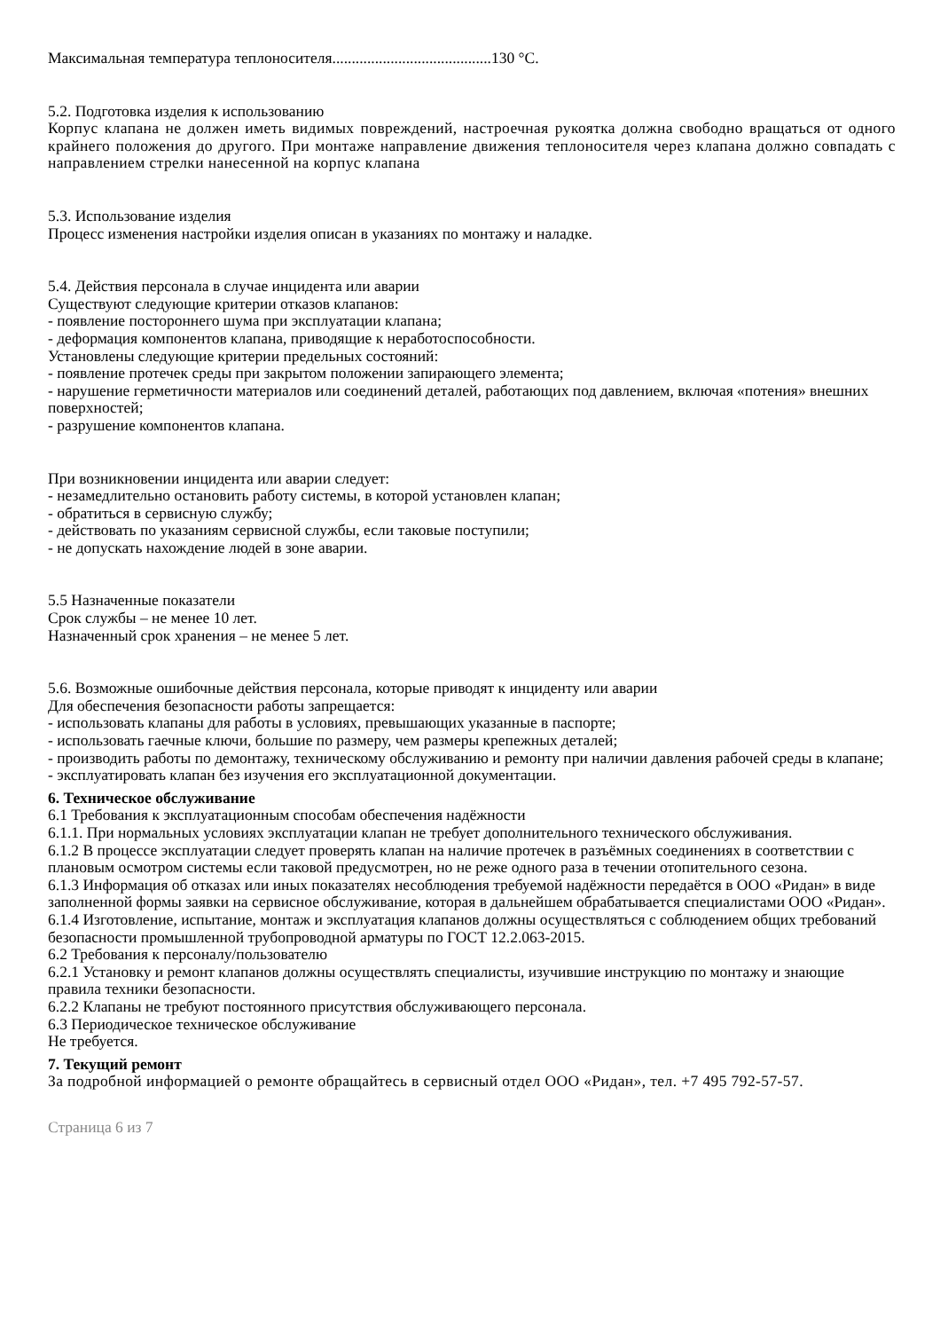Максимальная температура теплоносителя.........................................130 °С.
5.2. Подготовка изделия к использованию
Корпус клапана не должен иметь видимых повреждений, настроечная рукоятка должна свободно вращаться от одного крайнего положения до другого. При монтаже направление движения теплоносителя через клапана должно совпадать с направлением стрелки нанесенной на корпус клапана
5.3. Использование изделия
Процесс изменения настройки изделия описан в указаниях по монтажу и наладке.
5.4. Действия персонала в случае инцидента или аварии
Существуют следующие критерии отказов клапанов:
- появление постороннего шума при эксплуатации клапана;
- деформация компонентов клапана, приводящие к неработоспособности.
Установлены следующие критерии предельных состояний:
- появление протечек среды при закрытом положении запирающего элемента;
- нарушение герметичности материалов или соединений деталей, работающих под давлением, включая «потения» внешних поверхностей;
- разрушение компонентов клапана.
При возникновении инцидента или аварии следует:
- незамедлительно остановить работу системы, в которой установлен клапан;
- обратиться в сервисную службу;
- действовать по указаниям сервисной службы, если таковые поступили;
- не допускать нахождение людей в зоне аварии.
5.5 Назначенные показатели
Срок службы – не менее 10 лет.
Назначенный срок хранения – не менее 5 лет.
5.6. Возможные ошибочные действия персонала, которые приводят к инциденту или аварии
Для обеспечения безопасности работы запрещается:
- использовать клапаны для работы в условиях, превышающих указанные в паспорте;
- использовать гаечные ключи, большие по размеру, чем размеры крепежных деталей;
- производить работы по демонтажу, техническому обслуживанию и ремонту при наличии давления рабочей среды в клапане;
- эксплуатировать клапан без изучения его эксплуатационной документации.
6. Техническое обслуживание
6.1 Требования к эксплуатационным способам обеспечения надёжности
6.1.1. При нормальных условиях эксплуатации клапан не требует дополнительного технического обслуживания.
6.1.2 В процессе эксплуатации следует проверять клапан на наличие протечек в разъёмных соединениях в соответствии с плановым осмотром системы если таковой предусмотрен, но не реже одного раза в течении отопительного сезона.
6.1.3 Информация об отказах или иных показателях несоблюдения требуемой надёжности передаётся в ООО «Ридан» в виде заполненной формы заявки на сервисное обслуживание, которая в дальнейшем обрабатывается специалистами ООО «Ридан».
6.1.4 Изготовление, испытание, монтаж и эксплуатация клапанов должны осуществляться с соблюдением общих требований безопасности промышленной трубопроводной арматуры по ГОСТ 12.2.063-2015.
6.2 Требования к персоналу/пользователю
6.2.1 Установку и ремонт клапанов должны осуществлять специалисты, изучившие инструкцию по монтажу и знающие правила техники безопасности.
6.2.2 Клапаны не требуют постоянного присутствия обслуживающего персонала.
6.3 Периодическое техническое обслуживание
Не требуется.
7. Текущий ремонт
За подробной информацией о ремонте обращайтесь в сервисный отдел ООО «Ридан», тел. +7 495 792-57-57.
Страница 6 из 7